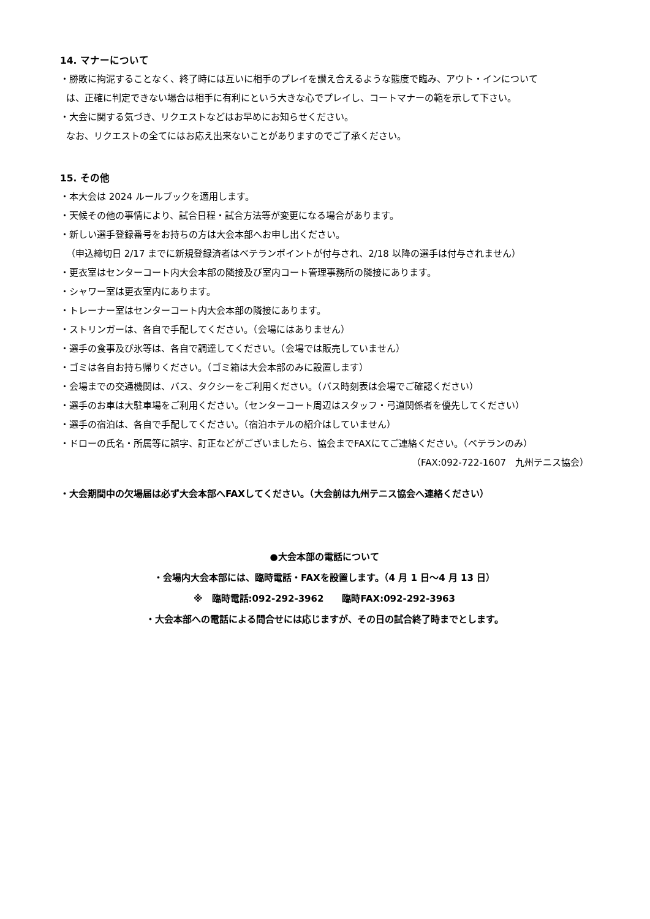14. マナーについて
・勝敗に拘泥することなく、終了時には互いに相手のプレイを讃え合えるような態度で臨み、アウト・インについて
は、正確に判定できない場合は相手に有利にという大きな心でプレイし、コートマナーの範を示して下さい。
・大会に関する気づき、リクエストなどはお早めにお知らせください。
なお、リクエストの全てにはお応え出来ないことがありますのでご了承ください。
15. その他
・本大会は 2024 ルールブックを適用します。
・天候その他の事情により、試合日程・試合方法等が変更になる場合があります。
・新しい選手登録番号をお持ちの方は大会本部へお申し出ください。
（申込締切日 2/17 までに新規登録済者はベテランポイントが付与され、2/18 以降の選手は付与されません）
・更衣室はセンターコート内大会本部の隣接及び室内コート管理事務所の隣接にあります。
・シャワー室は更衣室内にあります。
・トレーナー室はセンターコート内大会本部の隣接にあります。
・ストリンガーは、各自で手配してください。（会場にはありません）
・選手の食事及び氷等は、各自で調達してください。（会場では販売していません）
・ゴミは各自お持ち帰りください。（ゴミ箱は大会本部のみに設置します）
・会場までの交通機関は、バス、タクシーをご利用ください。（バス時刻表は会場でご確認ください）
・選手のお車は大駐車場をご利用ください。（センターコート周辺はスタッフ・弓道関係者を優先してください）
・選手の宿泊は、各自で手配してください。（宿泊ホテルの紹介はしていません）
・ドローの氏名・所属等に誤字、訂正などがございましたら、協会までFAXにてご連絡ください。（ベテランのみ）
（FAX:092-722-1607　九州テニス協会）
・大会期間中の欠場届は必ず大会本部へFAXしてください。（大会前は九州テニス協会へ連絡ください）
●大会本部の電話について
・会場内大会本部には、臨時電話・FAXを設置します。（4 月 1 日～4 月 13 日）
※　臨時電話:092-292-3962　　臨時FAX:092-292-3963
・大会本部への電話による問合せには応じますが、その日の試合終了時までとします。